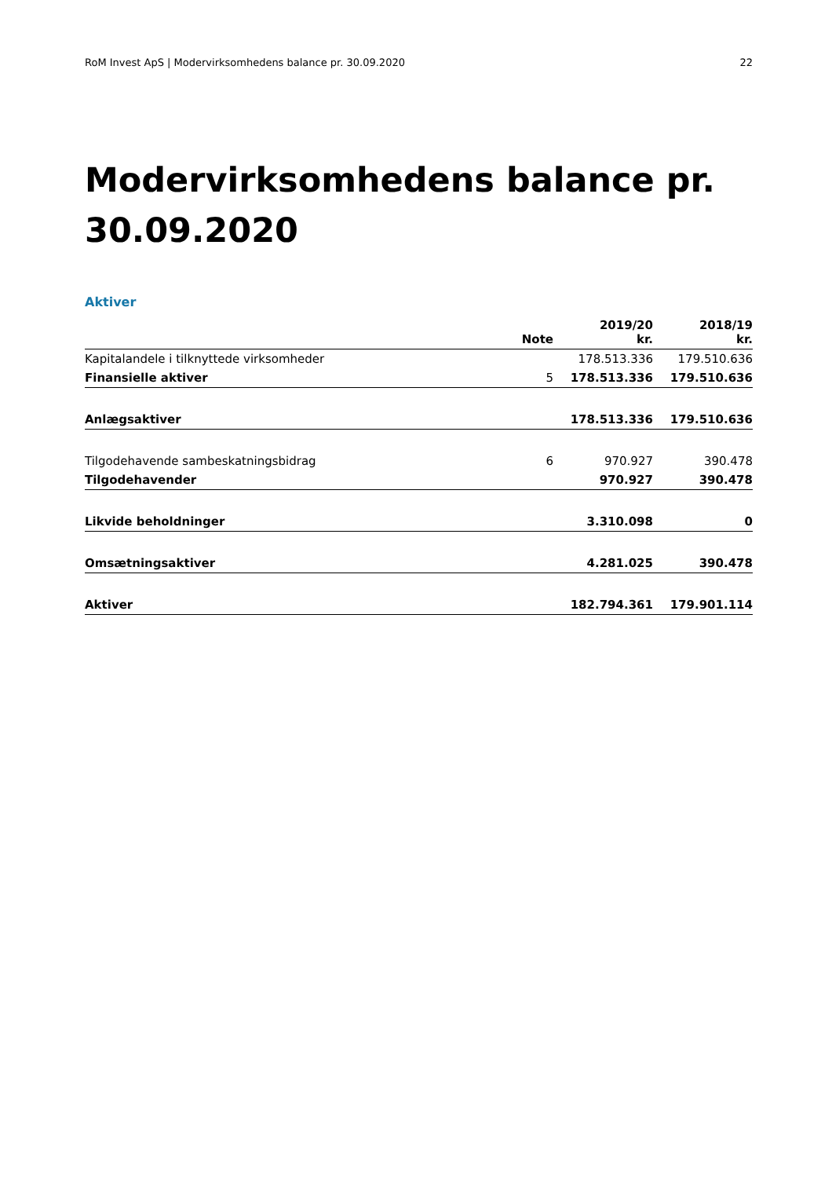RoM Invest ApS | Modervirksomhedens balance pr. 30.09.2020 22
Modervirksomhedens balance pr. 30.09.2020
Aktiver
| | Note | 2019/20 kr. | 2018/19 kr. |
| --- | --- | --- | --- |
| Kapitalandele i tilknyttede virksomheder | | 178.513.336 | 179.510.636 |
| Finansielle aktiver | 5 | 178.513.336 | 179.510.636 |
| Anlægsaktiver | | 178.513.336 | 179.510.636 |
| Tilgodehavende sambeskatningsbidrag | 6 | 970.927 | 390.478 |
| Tilgodehavender | | 970.927 | 390.478 |
| Likvide beholdninger | | 3.310.098 | 0 |
| Omsætningsaktiver | | 4.281.025 | 390.478 |
| Aktiver | | 182.794.361 | 179.901.114 |